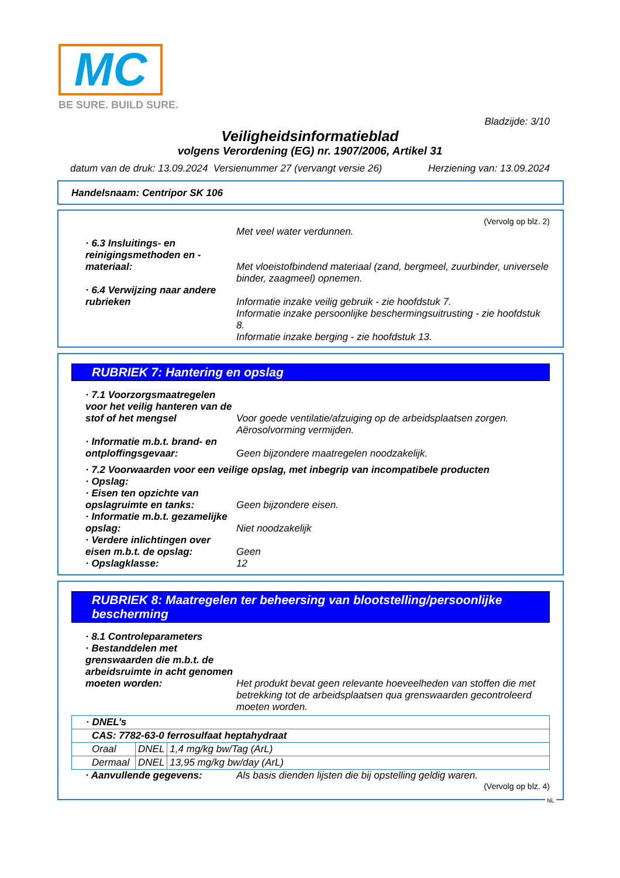MC
BE SURE. BUILD SURE.
Bladzijde: 3/10
Veiligheidsinformatieblad
volgens Verordening (EG) nr. 1907/2006, Artikel 31
datum van de druk: 13.09.2024 Versienummer 27 (vervangt versie 26) Herziening van: 13.09.2024
Handelsnaam: Centripor SK 106
(Vervolg op blz. 2)
Met veel water verdunnen.
· 6.3 Insluitings- en reinigingsmethoden en -materiaal:
Met vloeistofbindend materiaal (zand, bergmeel, zuurbinder, universele binder, zaagmeel) opnemen.
· 6.4 Verwijzing naar andere rubrieken
Informatie inzake veilig gebruik - zie hoofdstuk 7.
Informatie inzake persoonlijke beschermingsuitrusting - zie hoofdstuk 8.
Informatie inzake berging - zie hoofdstuk 13.
RUBRIEK 7: Hantering en opslag
· 7.1 Voorzorgsmaatregelen voor het veilig hanteren van de stof of het mengsel
Voor goede ventilatie/afzuiging op de arbeidsplaatsen zorgen.
Aërosolvorming vermijden.
· Informatie m.b.t. brand- en ontploffingsgevaar:
Geen bijzondere maatregelen noodzakelijk.
· 7.2 Voorwaarden voor een veilige opslag, met inbegrip van incompatibele producten
· Opslag:
· Eisen ten opzichte van opslagruimte en tanks:
Geen bijzondere eisen.
· Informatie m.b.t. gezamelijke opslag:
Niet noodzakelijk
· Verdere inlichtingen over eisen m.b.t. de opslag:
Geen
· Opslagklasse: 12
RUBRIEK 8: Maatregelen ter beheersing van blootstelling/persoonlijke bescherming
· 8.1 Controleparameters
· Bestanddelen met grenswaarden die m.b.t. de arbeidsruimte in acht genomen moeten worden:
Het produkt bevat geen relevante hoeveelheden van stoffen die met betrekking tot de arbeidsplaatsen qua grenswaarden gecontroleerd moeten worden.
| · DNEL’s | | |
| CAS: 7782-63-0 ferrosulfaat heptahydraat | | |
| Oraal | DNEL | 1,4 mg/kg bw/Tag (ArL) |
| Dermaal | DNEL | 13,95 mg/kg bw/day (ArL) |
· Aanvullende gegevens: Als basis dienden lijsten die bij opstelling geldig waren.
(Vervolg op blz. 4)
NL